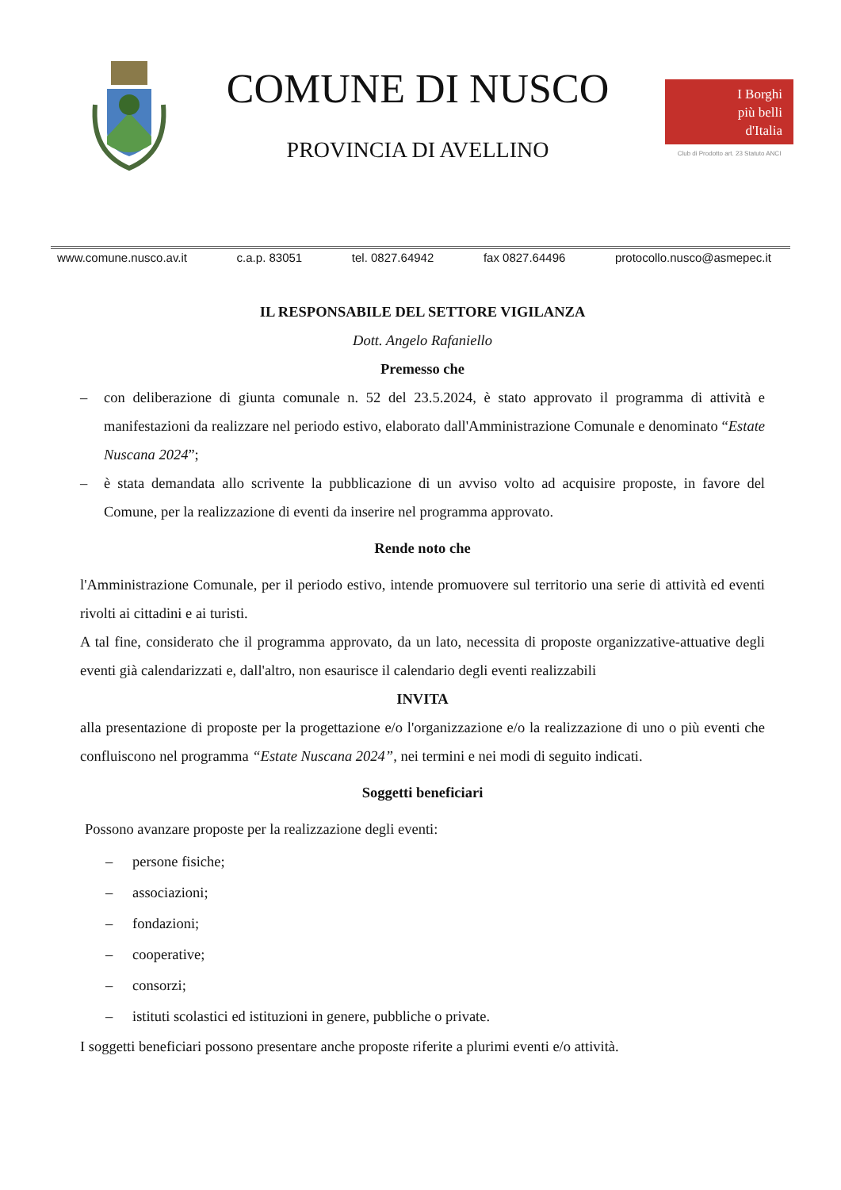COMUNE DI NUSCO
PROVINCIA DI AVELLINO
I Borghi
più belli
d'Italia
Club di Prodotto art. 23 Statuto ANCI
www.comune.nusco.av.it c.a.p. 83051 tel. 0827.64942 fax 0827.64496 protocollo.nusco@asmepec.it
IL RESPONSABILE DEL SETTORE VIGILANZA
Dott. Angelo Rafaniello
Premesso che
– con deliberazione di giunta comunale n. 52 del 23.5.2024, è stato approvato il programma di attività e manifestazioni da realizzare nel periodo estivo, elaborato dall'Amministrazione Comunale e denominato “Estate Nuscana 2024”;
– è stata demandata allo scrivente la pubblicazione di un avviso volto ad acquisire proposte, in favore del Comune, per la realizzazione di eventi da inserire nel programma approvato.
Rende noto che
l'Amministrazione Comunale, per il periodo estivo, intende promuovere sul territorio una serie di attività ed eventi rivolti ai cittadini e ai turisti.
A tal fine, considerato che il programma approvato, da un lato, necessita di proposte organizzative-attuative degli eventi già calendarizzati e, dall'altro, non esaurisce il calendario degli eventi realizzabili
INVITA
alla presentazione di proposte per la progettazione e/o l'organizzazione e/o la realizzazione di uno o più eventi che confluiscono nel programma “Estate Nuscana 2024”, nei termini e nei modi di seguito indicati.
Soggetti beneficiari
Possono avanzare proposte per la realizzazione degli eventi:
– persone fisiche;
– associazioni;
– fondazioni;
– cooperative;
– consorzi;
– istituti scolastici ed istituzioni in genere, pubbliche o private.
I soggetti beneficiari possono presentare anche proposte riferite a plurimi eventi e/o attività.